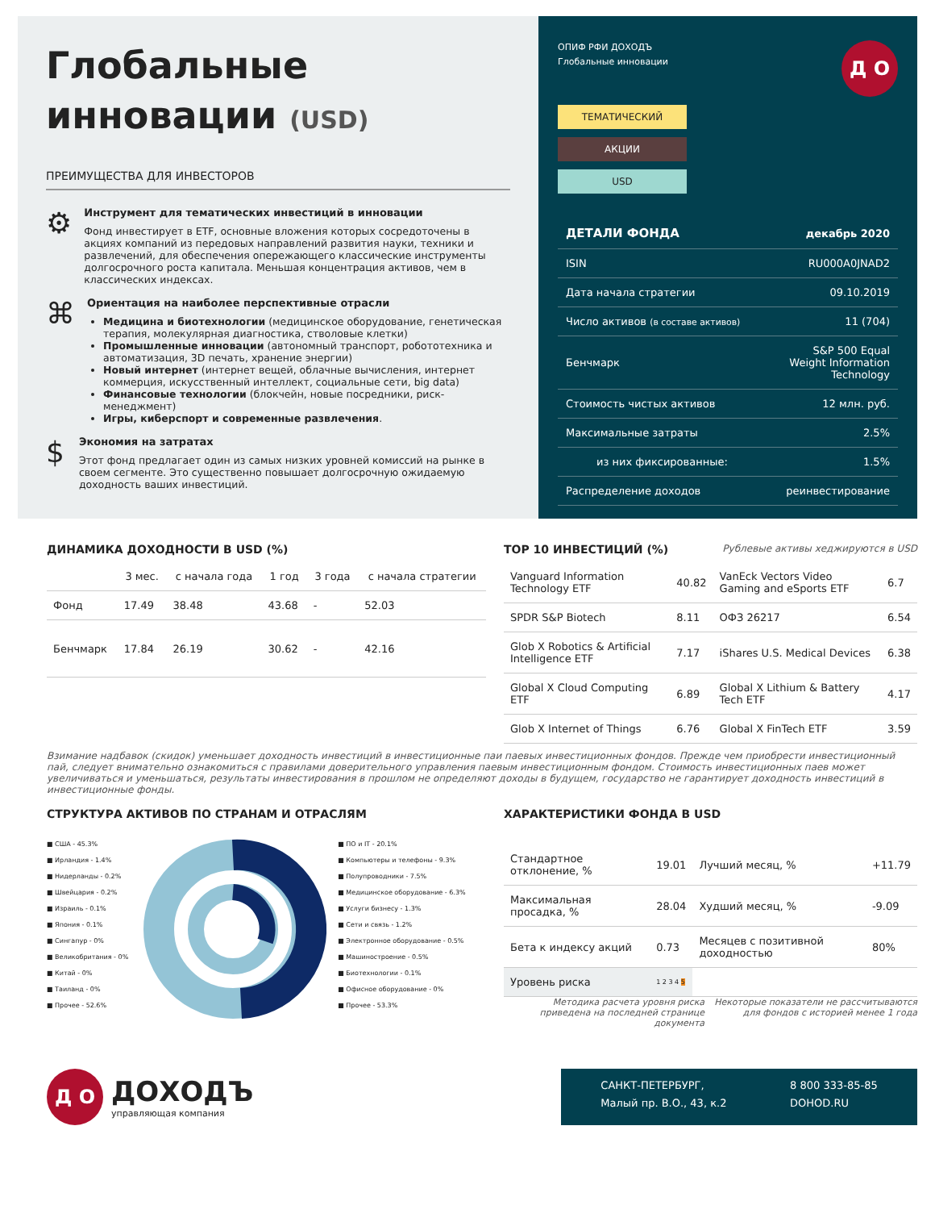Глобальные
инновации (USD)
ПРЕИМУЩЕСТВА ДЛЯ ИНВЕСТОРОВ
⚙
Инструмент для тематических инвестиций в инновации
Фонд инвестирует в ETF, основные вложения которых сосредоточены в акциях компаний из передовых направлений развития науки, техники и развлечений, для обеспечения опережающего классические инструменты долгосрочного роста капитала. Меньшая концентрация активов, чем в классических индексах.
⌘
Ориентация на наиболее перспективные отрасли
Медицина и биотехнологии (медицинское оборудование, генетическая терапия, молекулярная диагностика, стволовые клетки)
Промышленные инновации (автономный транспорт, робототехника и автоматизация, 3D печать, хранение энергии)
Новый интернет (интернет вещей, облачные вычисления, интернет коммерция, искусственный интеллект, социальные сети, big data)
Финансовые технологии (блокчейн, новые посредники, риск-менеджмент)
Игры, киберспорт и современные развлечения.
$
Экономия на затратах
Этот фонд предлагает один из самых низких уровней комиссий на рынке в своем сегменте. Это существенно повышает долгосрочную ожидаемую доходность ваших инвестиций.
ОПИФ РФИ ДОХОДЪ
Глобальные инновации
Д О
ТЕМАТИЧЕСКИЙ
АКЦИИ
USD
| ДЕТАЛИ ФОНДА | декабрь 2020 |
| ISIN | RU000A0JNAD2 |
| Дата начала стратегии | 09.10.2019 |
| Число активов (в составе активов) | 11 (704) |
| Бенчмарк | S&P 500 Equal Weight Information Technology |
| Стоимость чистых активов | 12 млн. руб. |
| Максимальные затраты | 2.5% |
| из них фиксированные: | 1.5% |
| Распределение доходов | реинвестирование |
ДИНАМИКА ДОХОДНОСТИ В USD (%)
| | 3 мес. | с начала года | 1 год | 3 года | с начала стратегии |
| --- | --- | --- | --- | --- | --- |
| Фонд | 17.49 | 38.48 | 43.68 | - | 52.03 |
| Бенчмарк | 17.84 | 26.19 | 30.62 | - | 42.16 |
TOP 10 ИНВЕСТИЦИЙ (%) Рублевые активы хеджируются в USD
| Vanguard Information Technology ETF | 40.82 | VanEck Vectors Video Gaming and eSports ETF | 6.7 |
| SPDR S&P Biotech | 8.11 | ОФЗ 26217 | 6.54 |
| Glob X Robotics & Artificial Intelligence ETF | 7.17 | iShares U.S. Medical Devices | 6.38 |
| Global X Cloud Computing ETF | 6.89 | Global X Lithium & Battery Tech ETF | 4.17 |
| Glob X Internet of Things | 6.76 | Global X FinTech ETF | 3.59 |
Взимание надбавок (скидок) уменьшает доходность инвестиций в инвестиционные паи паевых инвестиционных фондов. Прежде чем приобрести инвестиционный пай, следует внимательно ознакомиться с правилами доверительного управления паевым инвестиционным фондом. Стоимость инвестиционных паев может увеличиваться и уменьшаться, результаты инвестирования в прошлом не определяют доходы в будущем, государство не гарантирует доходность инвестиций в инвестиционные фонды.
СТРУКТУРА АКТИВОВ ПО СТРАНАМ И ОТРАСЛЯМ
■ США - 45.3%
■ Ирландия - 1.4%
■ Нидерланды - 0.2%
■ Швейцария - 0.2%
■ Израиль - 0.1%
■ Япония - 0.1%
■ Сингапур - 0%
■ Великобритания - 0%
■ Китай - 0%
■ Таиланд - 0%
■ Прочее - 52.6%
■ ПО и IT - 20.1%
■ Компьютеры и телефоны - 9.3%
■ Полупроводники - 7.5%
■ Медицинское оборудование - 6.3%
■ Услуги бизнесу - 1.3%
■ Сети и связь - 1.2%
■ Электронное оборудование - 0.5%
■ Машиностроение - 0.5%
■ Биотехнологии - 0.1%
■ Офисное оборудование - 0%
■ Прочее - 53.3%
ХАРАКТЕРИСТИКИ ФОНДА В USD
| Стандартное отклонение, % | 19.01 | Лучший месяц, % | +11.79 |
| Максимальная просадка, % | 28.04 | Худший месяц, % | -9.09 |
| Бета к индексу акций | 0.73 | Месяцев с позитивной доходностью | 80% |
| Уровень риска | 1 2 3 4 5 | | |
Методика расчета уровня риска приведена на последней странице документа
Некоторые показатели не рассчитываются для фондов с историей менее 1 года
Д О
ДОХОДЪ
управляющая компания
САНКТ-ПЕТЕРБУРГ,
Малый пр. В.О., 43, к.2
8 800 333-85-85
DOHOD.RU